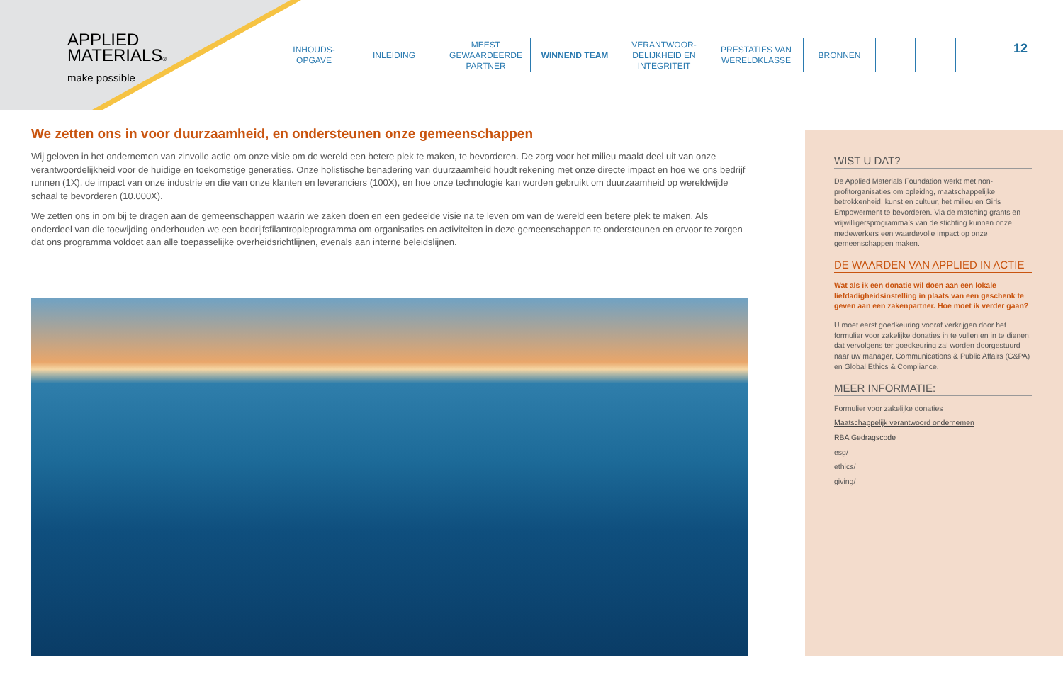APPLIED
MATERIALS®
make possible
INHOUDS-
OPGAVE
INLEIDING MEEST
GEWAARDEERDE
PARTNER
WINNEND TEAM VERANTWOOR-
DELIJKHEID EN
INTEGRITEIT
PRESTATIES VAN
WERELDKLASSE
BRONNEN
12
We zetten ons in voor duurzaamheid, en ondersteunen onze gemeenschappen
Wij geloven in het ondernemen van zinvolle actie om onze visie om de wereld een betere plek te maken, te bevorderen. De zorg voor het milieu maakt deel uit van onze verantwoordelijkheid voor de huidige en toekomstige generaties. Onze holistische benadering van duurzaamheid houdt rekening met onze directe impact en hoe we ons bedrijf runnen (1X), de impact van onze industrie en die van onze klanten en leveranciers (100X), en hoe onze technologie kan worden gebruikt om duurzaamheid op wereldwijde schaal te bevorderen (10.000X).
We zetten ons in om bij te dragen aan de gemeenschappen waarin we zaken doen en een gedeelde visie na te leven om van de wereld een betere plek te maken. Als onderdeel van die toewijding onderhouden we een bedrijfsfilantropieprogramma om organisaties en activiteiten in deze gemeenschappen te ondersteunen en ervoor te zorgen dat ons programma voldoet aan alle toepasselijke overheidsrichtlijnen, evenals aan interne beleidslijnen.
WIST U DAT?
De Applied Materials Foundation werkt met non-profitorganisaties om opleidng, maatschappelijke betrokkenheid, kunst en cultuur, het milieu en Girls Empowerment te bevorderen. Via de matching grants en vrijwilligersprogramma’s van de stichting kunnen onze medewerkers een waardevolle impact op onze gemeenschappen maken.
DE WAARDEN VAN APPLIED IN ACTIE
Wat als ik een donatie wil doen aan een lokale liefdadigheidsinstelling in plaats van een geschenk te geven aan een zakenpartner. Hoe moet ik verder gaan?
U moet eerst goedkeuring vooraf verkrijgen door het formulier voor zakelijke donaties in te vullen en in te dienen, dat vervolgens ter goedkeuring zal worden doorgestuurd naar uw manager, Communications & Public Affairs (C&PA) en Global Ethics & Compliance.
MEER INFORMATIE:
Formulier voor zakelijke donaties
Maatschappelijk verantwoord ondernemen
RBA Gedragscode
esg/
ethics/
giving/